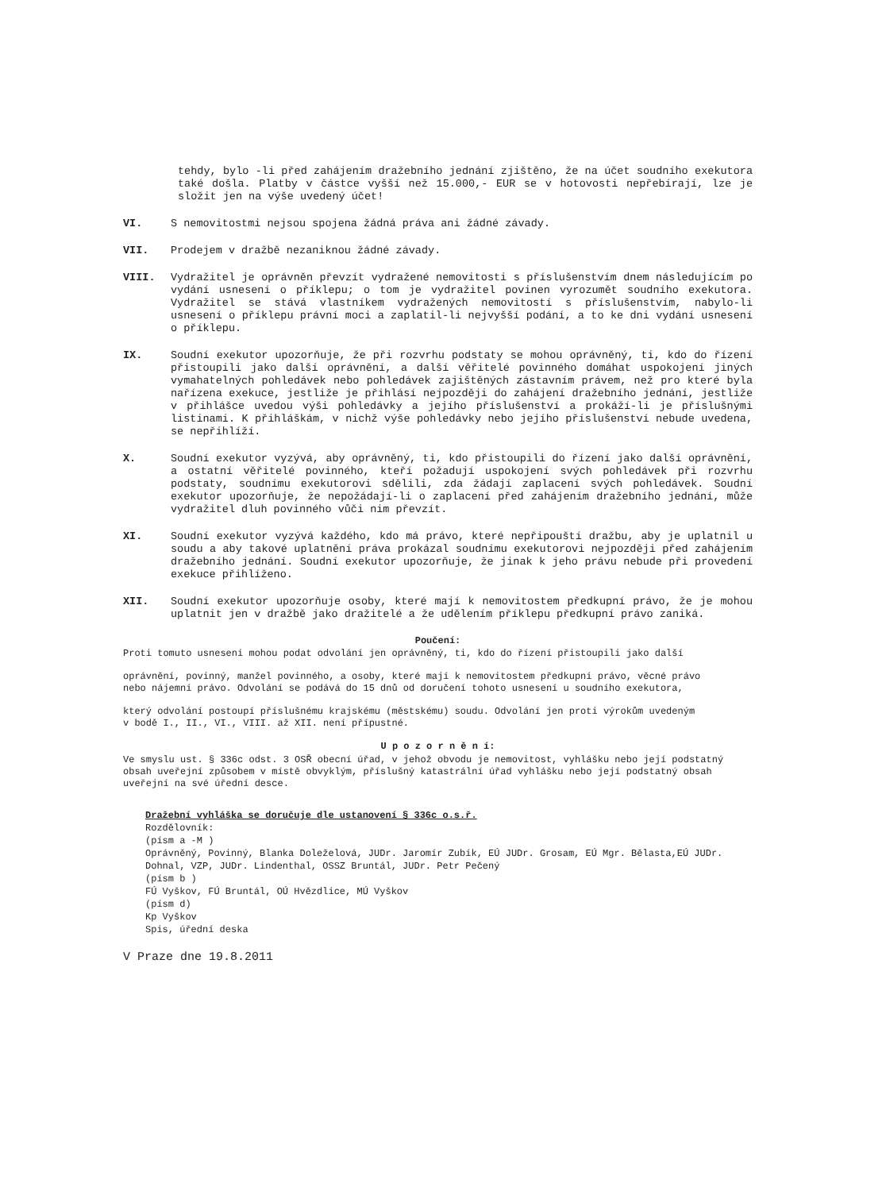tehdy, bylo -li před zahájením dražebního jednání zjištěno, že na účet soudního exekutora také došla. Platby v částce vyšší než 15.000,- EUR se v hotovosti nepřebírají, lze je složit jen na výše uvedený účet!
VI. S nemovitostmi nejsou spojena žádná práva ani žádné závady.
VII. Prodejem v dražbě nezaniknou žádné závady.
VIII. Vydražitel je oprávněn převzít vydražené nemovitosti s příslušenstvím dnem následujícím po vydání usnesení o příklepu; o tom je vydražitel povinen vyrozumět soudního exekutora. Vydražitel se stává vlastníkem vydražených nemovitostí s příslušenstvím, nabylo-li usnesení o příklepu právní moci a zaplatil-li nejvyšší podání, a to ke dni vydání usnesení o příklepu.
IX. Soudní exekutor upozorňuje, že při rozvrhu podstaty se mohou oprávněný, ti, kdo do řízení přistoupili jako další oprávnění, a další věřitelé povinného domáhat uspokojení jiných vymahatelných pohledávek nebo pohledávek zajištěných zástavním právem, než pro které byla nařízena exekuce, jestliže je přihlásí nejpozději do zahájení dražebního jednání, jestliže v přihlášce uvedou výši pohledávky a jejího příslušenství a prokáží-li je příslušnými listinami. K přihláškám, v nichž výše pohledávky nebo jejího příslušenství nebude uvedena, se nepřihlíží.
X. Soudní exekutor vyzývá, aby oprávněný, ti, kdo přistoupili do řízení jako další oprávnění, a ostatní věřitelé povinného, kteří požadují uspokojení svých pohledávek při rozvrhu podstaty, soudnímu exekutorovi sdělili, zda žádají zaplacení svých pohledávek. Soudní exekutor upozorňuje, že nepožádají-li o zaplacení před zahájením dražebního jednání, může vydražitel dluh povinného vůči nim převzít.
XI. Soudní exekutor vyzývá každého, kdo má právo, které nepřipouští dražbu, aby je uplatnil u soudu a aby takové uplatnění práva prokázal soudnímu exekutorovi nejpozději před zahájením dražebního jednání. Soudní exekutor upozorňuje, že jinak k jeho právu nebude při provedení exekuce přihlíženo.
XII. Soudní exekutor upozorňuje osoby, které mají k nemovitostem předkupní právo, že je mohou uplatnit jen v dražbě jako dražitelé a že udělením příklepu předkupní právo zaniká.
Poučení:
Proti tomuto usnesení mohou podat odvolání jen oprávněný, ti, kdo do řízení přistoupili jako další
oprávnění, povinný, manžel povinného, a osoby, které mají k nemovitostem předkupní právo, věcné právo
nebo nájemní právo. Odvolání se podává do 15 dnů od doručení tohoto usnesení u soudního exekutora,
který odvolání postoupí příslušnému krajskému (městskému) soudu. Odvolání jen proti výrokům uvedeným
v bodě I., II., VI., VIII. až XII. není přípustné.
U p o z o r n ě n í:
Ve smyslu ust. § 336c odst. 3 OSŘ obecní úřad, v jehož obvodu je nemovitost, vyhlášku nebo její podstatný obsah uveřejní způsobem v místě obvyklým, příslušný katastrální úřad vyhlášku nebo její podstatný obsah uveřejní na své úřední desce.
Dražební vyhláška se doručuje dle ustanovení § 336c o.s.ř.
Rozdělovník:
(písm a -M )
Oprávněný, Povinný, Blanka Doleželová, JUDr. Jaromír Zubík, EÚ JUDr. Grosam, EÚ Mgr. Bělasta,EÚ JUDr. Dohnal, VZP, JUDr. Lindenthal, OSSZ Bruntál, JUDr. Petr Pečený
(písm b )
FÚ Vyškov, FÚ Bruntál, OÚ Hvězdlice, MÚ Vyškov
(písm d)
Kp Vyškov
Spis, úřední deska
V Praze dne 19.8.2011